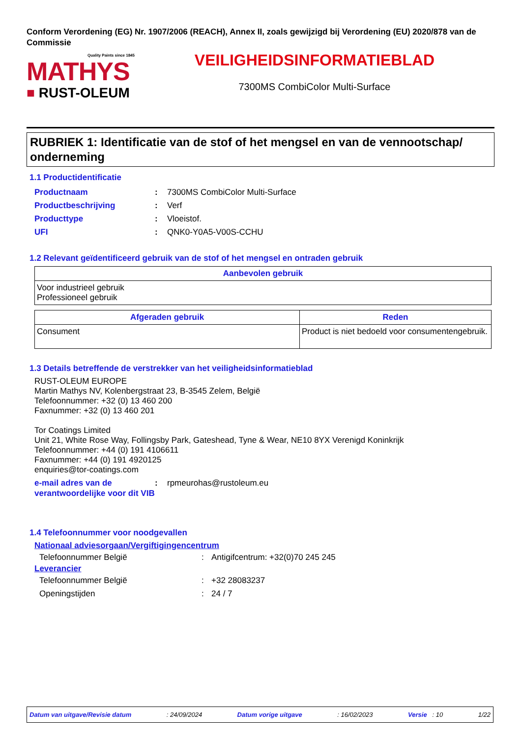Conform Verordening (EG) Nr. 1907/2006 (REACH), Annex II, zoals gewijzigd bij Verordening (EU) 2020/878 van de Commissie
Quality Paints since 1845
MATHYS
■ RUST-OLEUM
VEILIGHEIDSINFORMATIEBLAD
7300MS CombiColor Multi-Surface
RUBRIEK 1: Identificatie van de stof of het mengsel en van de vennootschap/ onderneming
1.1 Productidentificatie
Productnaam: 7300MS CombiColor Multi-Surface
Productbeschrijving: Verf
Producttype: Vloeistof.
UFI: QNK0-Y0A5-V00S-CCHU
1.2 Relevant geïdentificeerd gebruik van de stof of het mengsel en ontraden gebruik
| Aanbevolen gebruik |
| --- |
| Voor industrieel gebruik Professioneel gebruik |
| Afgeraden gebruik | Reden |
| --- | --- |
| Consument | Product is niet bedoeld voor consumentengebruik. |
1.3 Details betreffende de verstrekker van het veiligheidsinformatieblad
RUST-OLEUM EUROPE
Martin Mathys NV, Kolenbergstraat 23, B-3545 Zelem, België
Telefoonnummer: +32 (0) 13 460 200
Faxnummer: +32 (0) 13 460 201
Tor Coatings Limited
Unit 21, White Rose Way, Follingsby Park, Gateshead, Tyne & Wear, NE10 8YX Verenigd Koninkrijk
Telefoonnummer: +44 (0) 191 4106611
Faxnummer: +44 (0) 191 4920125
enquiries@tor-coatings.com
e-mail adres van de verantwoordelijke voor dit VIB: rpmeurohas@rustoleum.eu
1.4 Telefoonnummer voor noodgevallen
Nationaal adviesorgaan/Vergiftigingencentrum
Telefoonnummer België: Antigifcentrum: +32(0)70 245 245
Leverancier
Telefoonnummer België: +32 28083237
Openingstijden: 24 / 7
Datum van uitgave/Revisie datum: 24/09/2024 Datum vorige uitgave: 16/02/2023 Versie : 10 1/22